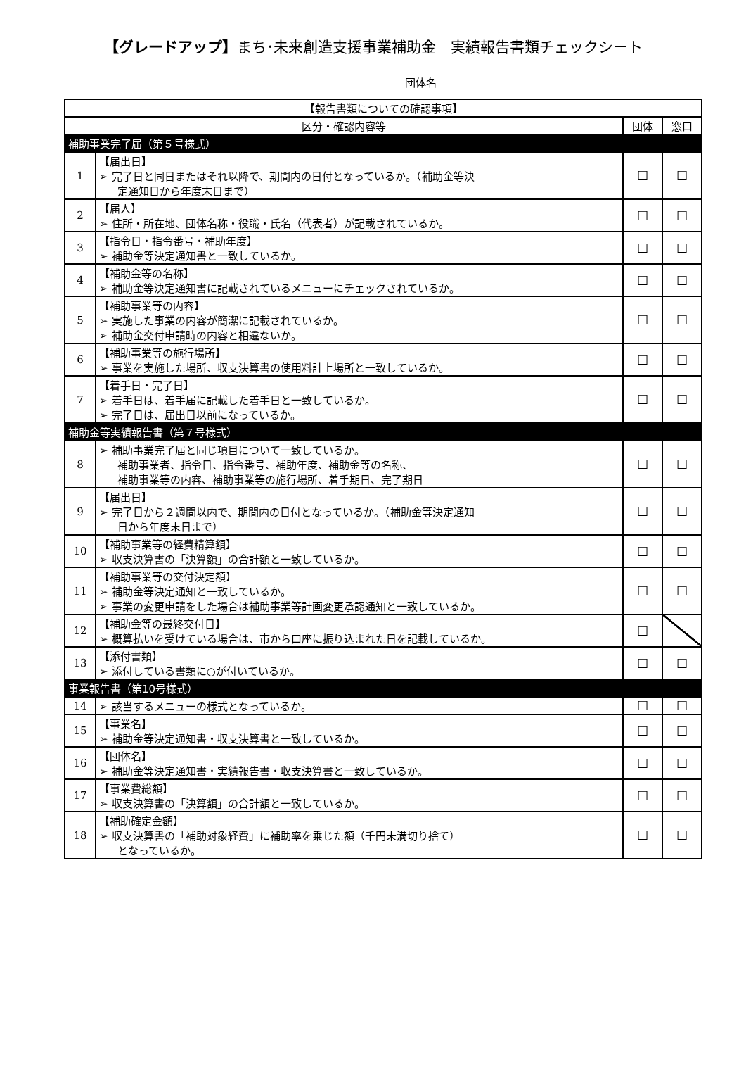【グレードアップ】まち･未来創造支援事業補助金　実績報告書類チェックシート
団体名
| 【報告書類についての確認事項】 | | | |
| --- | --- | --- | --- |
| 区分・確認内容等 | | 団体 | 窓口 |
| 補助事業完了届（第５号様式） | | | |
| 1 | 【届出日】 ➢ 完了日と同日またはそれ以降で、期間内の日付となっているか。（補助金等決 定通知日から年度末日まで） | ☐ | ☐ |
| 2 | 【届人】 ➢ 住所・所在地、団体名称・役職・氏名（代表者）が記載されているか。 | ☐ | ☐ |
| 3 | 【指令日・指令番号・補助年度】 ➢ 補助金等決定通知書と一致しているか。 | ☐ | ☐ |
| 4 | 【補助金等の名称】 ➢ 補助金等決定通知書に記載されているメニューにチェックされているか。 | ☐ | ☐ |
| 5 | 【補助事業等の内容】 ➢ 実施した事業の内容が簡潔に記載されているか。 ➢ 補助金交付申請時の内容と相違ないか。 | ☐ | ☐ |
| 6 | 【補助事業等の施行場所】 ➢ 事業を実施した場所、収支決算書の使用料計上場所と一致しているか。 | ☐ | ☐ |
| 7 | 【着手日・完了日】 ➢ 着手日は、着手届に記載した着手日と一致しているか。 ➢ 完了日は、届出日以前になっているか。 | ☐ | ☐ |
| 補助金等実績報告書（第７号様式） | | | |
| 8 | ➢ 補助事業完了届と同じ項目について一致しているか。 補助事業者、指令日、指令番号、補助年度、補助金等の名称、 補助事業等の内容、補助事業等の施行場所、着手期日、完了期日 | ☐ | ☐ |
| 9 | 【届出日】 ➢ 完了日から２週間以内で、期間内の日付となっているか。（補助金等決定通知 日から年度末日まで） | ☐ | ☐ |
| 10 | 【補助事業等の経費精算額】 ➢ 収支決算書の「決算額」の合計額と一致しているか。 | ☐ | ☐ |
| 11 | 【補助事業等の交付決定額】 ➢ 補助金等決定通知と一致しているか。 ➢ 事業の変更申請をした場合は補助事業等計画変更承認通知と一致しているか。 | ☐ | ☐ |
| 12 | 【補助金等の最終交付日】 ➢ 概算払いを受けている場合は、市から口座に振り込まれた日を記載しているか。 | ☐ | |
| 13 | 【添付書類】 ➢ 添付している書類に○が付いているか。 | ☐ | ☐ |
| 事業報告書（第10号様式） | | | |
| 14 | ➢ 該当するメニューの様式となっているか。 | ☐ | ☐ |
| 15 | 【事業名】 ➢ 補助金等決定通知書・収支決算書と一致しているか。 | ☐ | ☐ |
| 16 | 【団体名】 ➢ 補助金等決定通知書・実績報告書・収支決算書と一致しているか。 | ☐ | ☐ |
| 17 | 【事業費総額】 ➢ 収支決算書の「決算額」の合計額と一致しているか。 | ☐ | ☐ |
| 18 | 【補助確定金額】 ➢ 収支決算書の「補助対象経費」に補助率を乗じた額（千円未満切り捨て） となっているか。 | ☐ | ☐ |